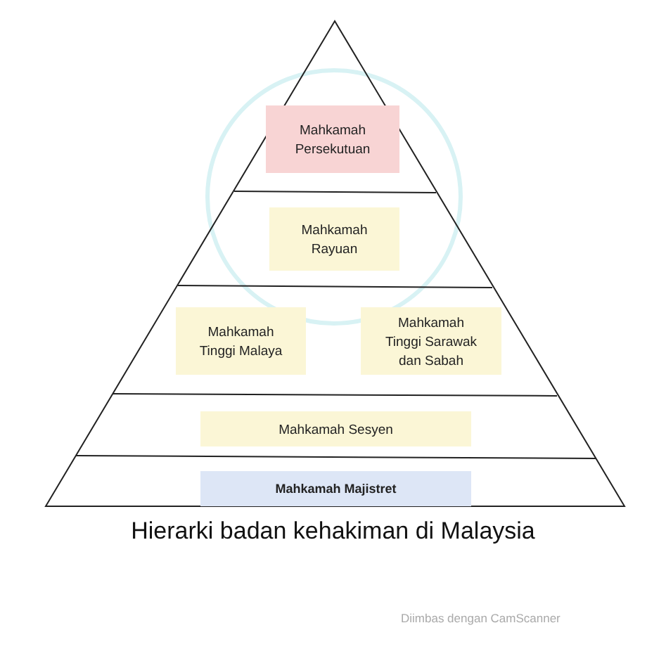Mahkamah
Persekutuan
Mahkamah
Rayuan
Mahkamah
Tinggi Malaya
Mahkamah
Tinggi Sarawak
dan Sabah
Mahkamah Sesyen
Mahkamah Majistret
Hierarki badan kehakiman di Malaysia
Diimbas dengan CamScanner